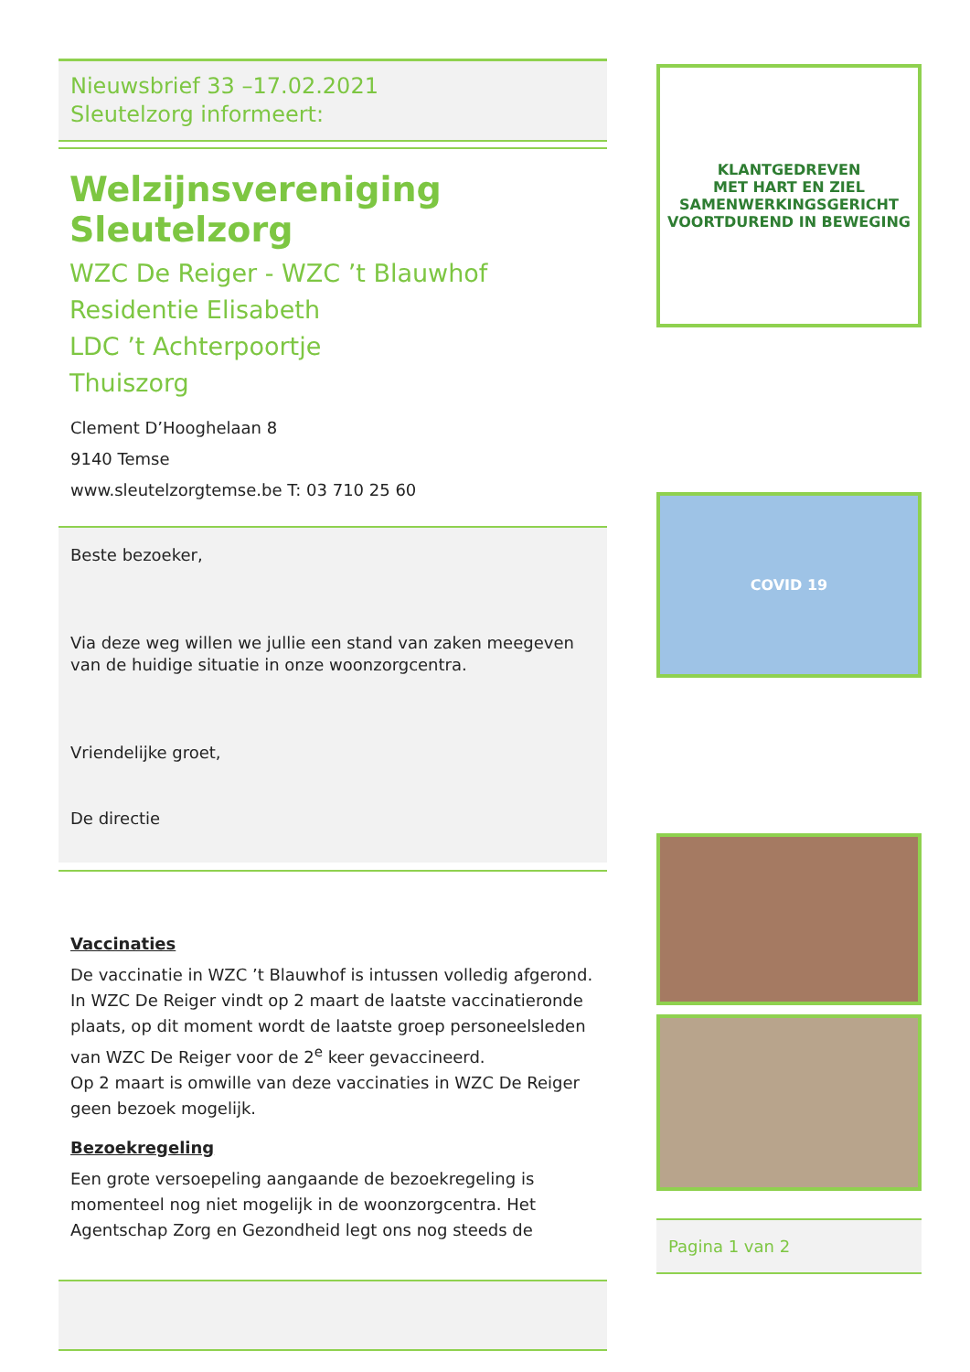Nieuwsbrief 33 –17.02.2021
Sleutelzorg informeert:
Welzijnsvereniging Sleutelzorg
WZC De Reiger - WZC ’t Blauwhof
Residentie Elisabeth
LDC ’t Achterpoortje
Thuiszorg
Clement D’Hooghelaan 8
9140 Temse
www.sleutelzorgtemse.be T: 03 710 25 60
Beste bezoeker,
Via deze weg willen we jullie een stand van zaken meegeven van de huidige situatie in onze woonzorgcentra.
Vriendelijke groet,
De directie
Vaccinaties
De vaccinatie in WZC ’t Blauwhof is intussen volledig afgerond. In WZC De Reiger vindt op 2 maart de laatste vaccinatieronde plaats, op dit moment wordt de laatste groep personeelsleden van WZC De Reiger voor de 2<sup>e</sup> keer gevaccineerd.
Op 2 maart is omwille van deze vaccinaties in WZC De Reiger geen bezoek mogelijk.
Bezoekregeling
Een grote versoepeling aangaande de bezoekregeling is momenteel nog niet mogelijk in de woonzorgcentra. Het Agentschap Zorg en Gezondheid legt ons nog steeds de
KLANTGEDREVEN
MET HART EN ZIEL
SAMENWERKINGSGERICHT
VOORTDUREND IN BEWEGING
COVID 19
Pagina 1 van 2